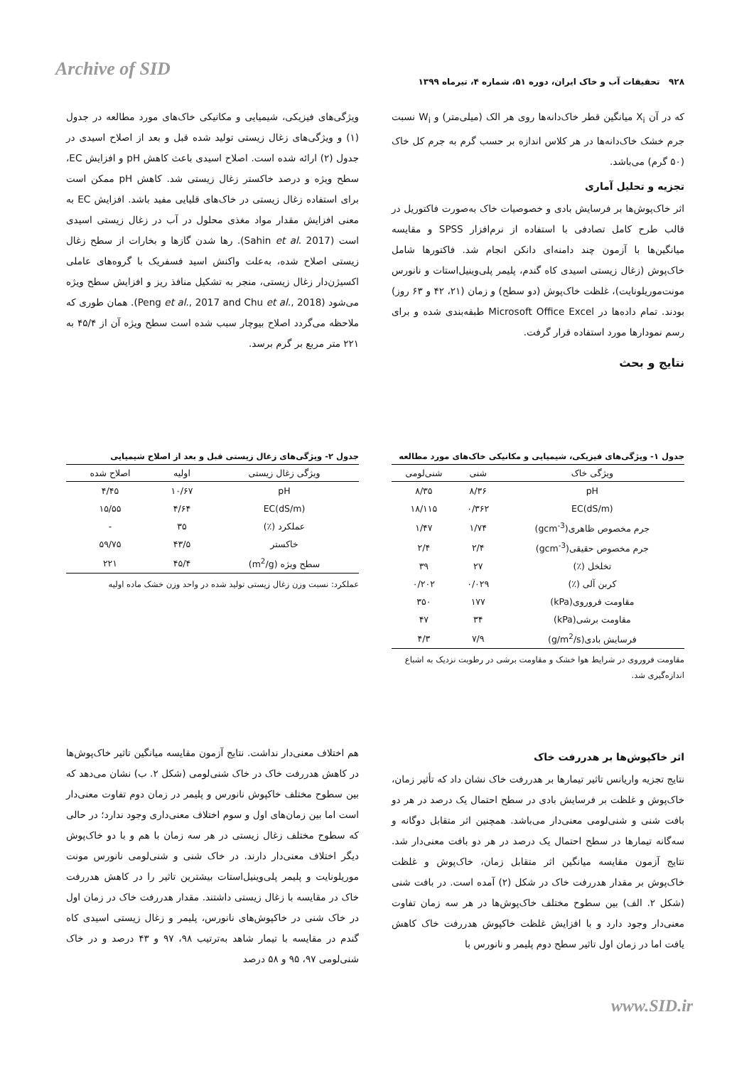Archive of SID
۹۲۸ تحقیقات آب و خاک ایران، دوره ۵۱، شماره ۴، تیرماه ۱۳۹۹
که در آن X<sub>i</sub> میانگین قطر خاک‌دانه‌ها روی هر الک (میلی‌متر) و W<sub>i</sub> نسبت جرم خشک خاک‌دانه‌ها در هر کلاس اندازه بر حسب گرم به جرم کل خاک (۵۰ گرم) می‌باشد.
تجزیه و تحلیل آماری
اثر خاک‌پوش‌ها بر فرسایش بادی و خصوصیات خاک به‌صورت فاکتوریل در قالب طرح کامل تصادفی با استفاده از نرم‌افزار SPSS و مقایسه میانگین‌ها با آزمون چند دامنه‌ای دانکن انجام شد. فاکتورها شامل خاک‌پوش (زغال زیستی اسیدی کاه گندم، پلیمر پلی‌وینیل‌استات و نانورس مونت‌موریلونایت)، غلظت خاک‌پوش (دو سطح) و زمان (۲۱، ۴۲ و ۶۳ روز) بودند. تمام داده‌ها در Microsoft Office Excel طبقه‌بندی شده و برای رسم نمودارها مورد استفاده قرار گرفت.
نتایج و بحث
ویژگی‌های فیزیکی، شیمیایی و مکانیکی خاک‌های مورد مطالعه در جدول (۱) و ویژگی‌های زغال زیستی تولید شده قبل و بعد از اصلاح اسیدی در جدول (۲) ارائه شده است. اصلاح اسیدی باعث کاهش pH و افزایش EC، سطح ویژه و درصد خاکستر زغال زیستی شد. کاهش pH ممکن است برای استفاده زغال زیستی در خاک‌های قلیایی مفید باشد. افزایش EC به معنی افزایش مقدار مواد مغذی محلول در آب در زغال زیستی اسیدی است (Sahin et al. 2017). رها شدن گازها و بخارات از سطح زغال زیستی اصلاح شده، به‌علت واکنش اسید فسفریک با گروه‌های عاملی اکسیژن‌دار زغال زیستی، منجر به تشکیل منافذ ریز و افزایش سطح ویژه می‌شود (Peng et al., 2017 and Chu et al., 2018). همان طوری که ملاحظه می‌گردد اصلاح بیوچار سبب شده است سطح ویژه آن از ۴۵/۴ به ۲۲۱ متر مربع بر گرم برسد.
جدول ۱- ویژگی‌های فیزیکی، شیمیایی و مکانیکی خاک‌های مورد مطالعه
| ویژگی خاک | شنی | شنی‌لومی |
| --- | --- | --- |
| pH | ۸/۳۶ | ۸/۳۵ |
| EC(dS/m) | ۰/۳۶۲ | ۱۸/۱۱۵ |
| جرم مخصوص ظاهری(gcm<sup>-3</sup>) | ۱/۷۴ | ۱/۴۷ |
| جرم مخصوص حقیقی(gcm<sup>-3</sup>) | ۲/۴ | ۲/۴ |
| تخلخل (٪) | ۲۷ | ۳۹ |
| کربن آلی (٪) | ۰/۰۲۹ | ۰/۲۰۲ |
| مقاومت فروروی(kPa) | ۱۷۷ | ۳۵۰ |
| مقاومت برشی(kPa) | ۳۴ | ۴۷ |
| فرسایش بادی(g/m<sup>2</sup>/s) | ۷/۹ | ۴/۳ |
مقاومت فروروی در شرایط هوا خشک و مقاومت برشی در رطوبت نزدیک به اشباع اندازه‌گیری شد.
جدول ۲- ویژگی‌های زغال زیستی قبل و بعد از اصلاح شیمیایی
| ویژگی زغال زیستی | اولیه | اصلاح شده |
| --- | --- | --- |
| pH | ۱۰/۶۷ | ۴/۴۵ |
| EC(dS/m) | ۴/۶۴ | ۱۵/۵۵ |
| عملکرد (٪) | ۳۵ | - |
| خاکستر | ۴۳/۵ | ۵۹/۷۵ |
| سطح ویژه (m<sup>2</sup>/g) | ۴۵/۴ | ۲۲۱ |
عملکرد: نسبت وزن زغال زیستی تولید شده در واحد وزن خشک ماده اولیه
اثر خاکپوش‌ها بر هدررفت خاک
نتایج تجزیه واریانس تاثیر تیمارها بر هدررفت خاک نشان داد که تأثیر زمان، خاک‌پوش و غلظت بر فرسایش بادی در سطح احتمال یک درصد در هر دو بافت شنی و شنی‌لومی معنی‌دار می‌باشد. همچنین اثر متقابل دوگانه و سه‌گانه تیمارها در سطح احتمال یک درصد در هر دو بافت معنی‌دار شد. نتایج آزمون مقایسه میانگین اثر متقابل زمان، خاک‌پوش و غلظت خاک‌پوش بر مقدار هدررفت خاک در شکل (۲) آمده است. در بافت شنی (شکل ۲. الف) بین سطوح مختلف خاک‌پوش‌ها در هر سه زمان تفاوت معنی‌دار وجود دارد و با افزایش غلظت خاکپوش هدررفت خاک کاهش یافت اما در زمان اول تاثیر سطح دوم پلیمر و نانورس با
هم اختلاف معنی‌دار نداشت. نتایج آزمون مقایسه میانگین تاثیر خاک‌پوش‌ها در کاهش هدررفت خاک در خاک شنی‌لومی (شکل ۲. ب) نشان می‌دهد که بین سطوح مختلف خاکپوش نانورس و پلیمر در زمان دوم تفاوت معنی‌دار است اما بین زمان‌های اول و سوم اختلاف معنی‌داری وجود ندارد؛ در حالی که سطوح مختلف زغال زیستی در هر سه زمان با هم و با دو خاک‌پوش دیگر اختلاف معنی‌دار دارند. در خاک شنی و شنی‌لومی نانورس مونت موریلونایت و پلیمر پلی‌وینیل‌استات بیشترین تاثیر را در کاهش هدررفت خاک در مقایسه با زغال زیستی داشتند. مقدار هدررفت خاک در زمان اول در خاک شنی در خاکپوش‌های نانورس، پلیمر و زغال زیستی اسیدی کاه گندم در مقایسه با تیمار شاهد به‌ترتیب ۹۸، ۹۷ و ۴۳ درصد و در خاک شنی‌لومی ۹۷، ۹۵ و ۵۸ درصد
www.SID.ir